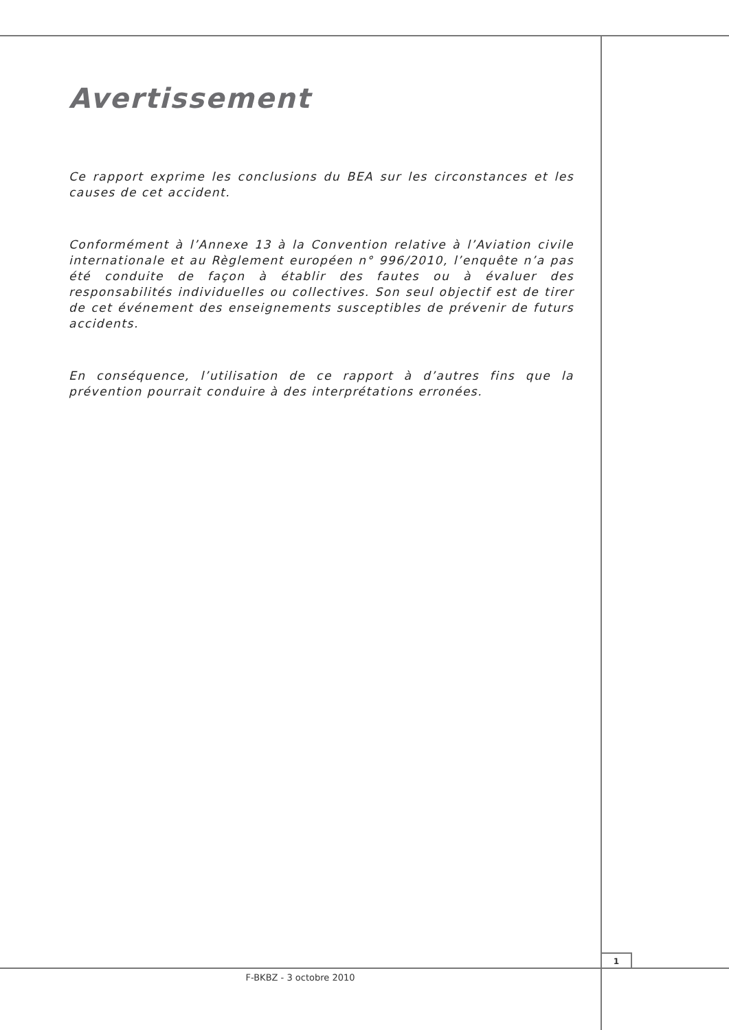Avertissement
Ce rapport exprime les conclusions du BEA sur les circonstances et les causes de cet accident.
Conformément à l’Annexe 13 à la Convention relative à l’Aviation civile internationale et au Règlement européen n° 996/2010, l’enquête n’a pas été conduite de façon à établir des fautes ou à évaluer des responsabilités individuelles ou collectives. Son seul objectif est de tirer de cet événement des enseignements susceptibles de prévenir de futurs accidents.
En conséquence, l’utilisation de ce rapport à d’autres fins que la prévention pourrait conduire à des interprétations erronées.
1
F-BKBZ - 3 octobre 2010